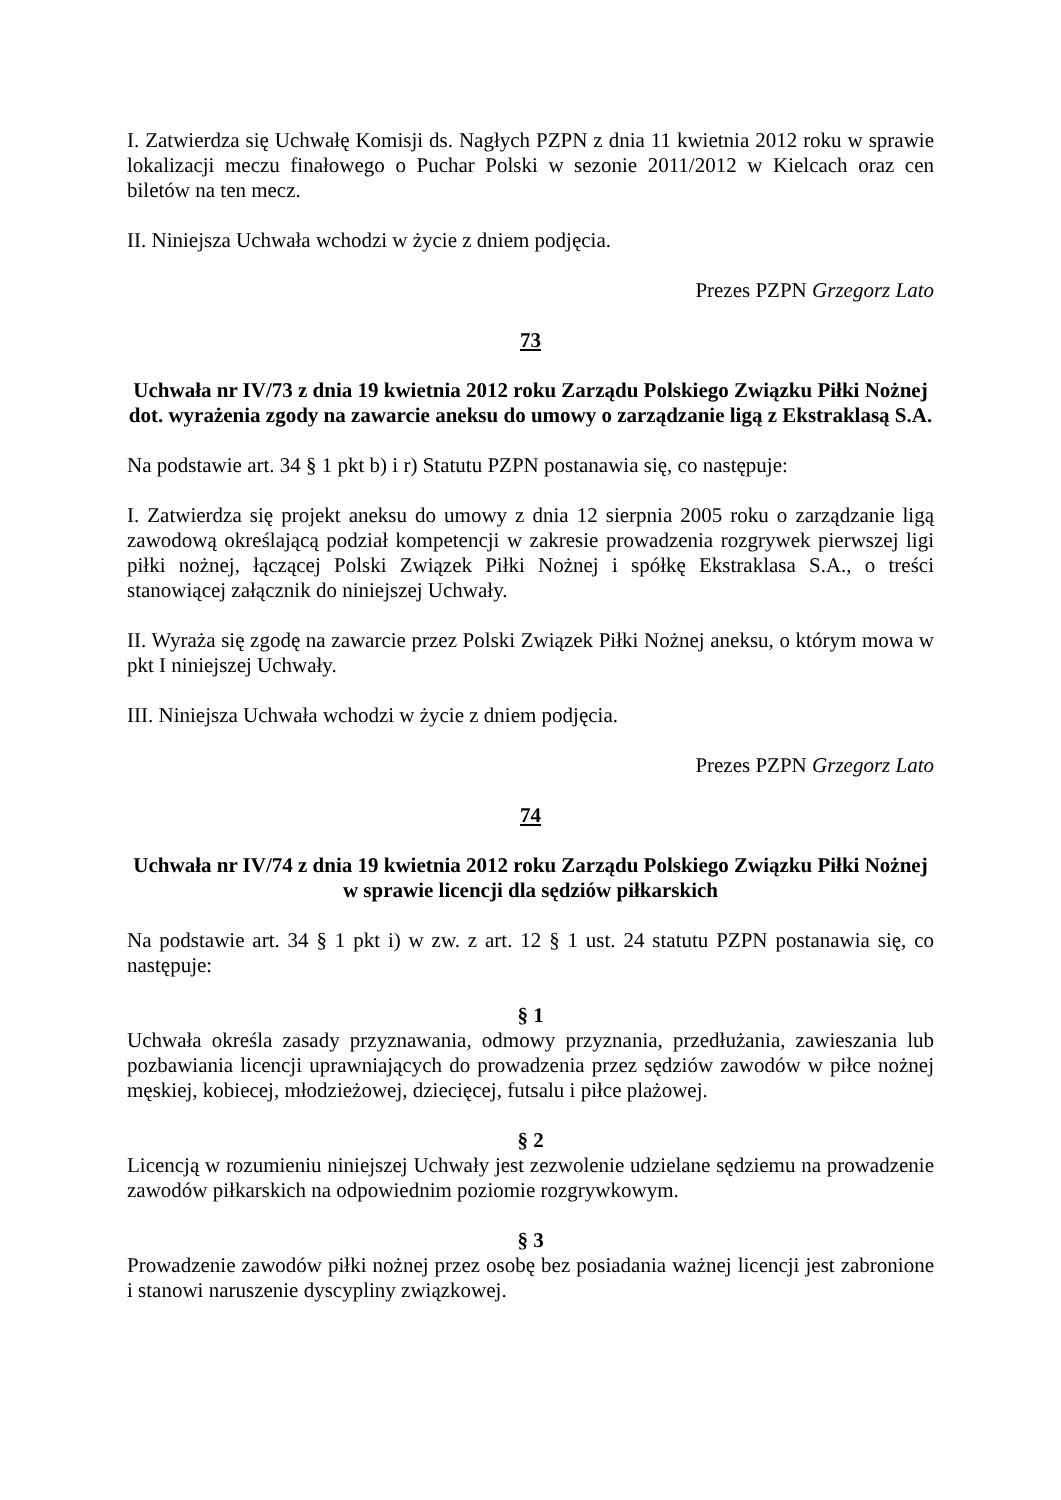I. Zatwierdza się Uchwałę Komisji ds. Nagłych PZPN z dnia 11 kwietnia 2012 roku w sprawie lokalizacji meczu finałowego o Puchar Polski w sezonie 2011/2012 w Kielcach oraz cen biletów na ten mecz.
II. Niniejsza Uchwała wchodzi w życie z dniem podjęcia.
Prezes PZPN Grzegorz Lato
73
Uchwała nr IV/73 z dnia 19 kwietnia 2012 roku Zarządu Polskiego Związku Piłki Nożnej dot. wyrażenia zgody na zawarcie aneksu do umowy o zarządzanie ligą z Ekstraklasą S.A.
Na podstawie art. 34 § 1 pkt b) i r) Statutu PZPN postanawia się, co następuje:
I. Zatwierdza się projekt aneksu do umowy z dnia 12 sierpnia 2005 roku o zarządzanie ligą zawodową określającą podział kompetencji w zakresie prowadzenia rozgrywek pierwszej ligi piłki nożnej, łączącej Polski Związek Piłki Nożnej i spółkę Ekstraklasa S.A., o treści stanowiącej załącznik do niniejszej Uchwały.
II. Wyraża się zgodę na zawarcie przez Polski Związek Piłki Nożnej aneksu, o którym mowa w pkt I niniejszej Uchwały.
III. Niniejsza Uchwała wchodzi w życie z dniem podjęcia.
Prezes PZPN Grzegorz Lato
74
Uchwała nr IV/74 z dnia 19 kwietnia 2012 roku Zarządu Polskiego Związku Piłki Nożnej w sprawie licencji dla sędziów piłkarskich
Na podstawie art. 34 § 1 pkt i) w zw. z art. 12 § 1 ust. 24 statutu PZPN postanawia się, co następuje:
§ 1
Uchwała określa zasady przyznawania, odmowy przyznania, przedłużania, zawieszania lub pozbawiania licencji uprawniających do prowadzenia przez sędziów zawodów w piłce nożnej męskiej, kobiecej, młodzieżowej, dziecięcej, futsalu i piłce plażowej.
§ 2
Licencją w rozumieniu niniejszej Uchwały jest zezwolenie udzielane sędziemu na prowadzenie zawodów piłkarskich na odpowiednim poziomie rozgrywkowym.
§ 3
Prowadzenie zawodów piłki nożnej przez osobę bez posiadania ważnej licencji jest zabronione i stanowi naruszenie dyscypliny związkowej.